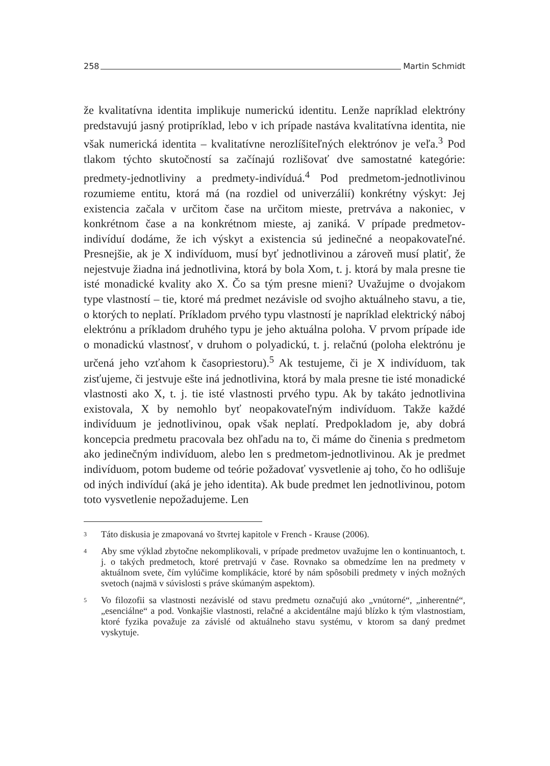258 Martin Schmidt
že kvalitatívna identita implikuje numerickú identitu. Lenže napríklad elektróny predstavujú jasný protipríklad, lebo v ich prípade nastáva kvalitatívna identita, nie však numerická identita – kvalitatívne nerozlíšiteľných elektrónov je veľa.<sup>3</sup> Pod tlakom týchto skutočností sa začínajú rozlišovať dve samostatné kategórie: predmety-jednotliviny a predmety-indivíduá.<sup>4</sup> Pod predmetom-jednotlivinou rozumieme entitu, ktorá má (na rozdiel od univerzálií) konkrétny výskyt: Jej existencia začala v určitom čase na určitom mieste, pretrváva a nakoniec, v konkrétnom čase a na konkrétnom mieste, aj zaniká. V prípade predmetov-indivíduí dodáme, že ich výskyt a existencia sú jedinečné a neopakovateľné. Presnejšie, ak je X indivíduom, musí byť jednotlivinou a zároveň musí platiť, že nejestvuje žiadna iná jednotlivina, ktorá by bola Xom, t. j. ktorá by mala presne tie isté monadické kvality ako X. Čo sa tým presne mieni? Uvažujme o dvojakom type vlastností – tie, ktoré má predmet nezávisle od svojho aktuálneho stavu, a tie, o ktorých to neplatí. Príkladom prvého typu vlastností je napríklad elektrický náboj elektrónu a príkladom druhého typu je jeho aktuálna poloha. V prvom prípade ide o monadickú vlastnosť, v druhom o polyadickú, t. j. relačnú (poloha elektrónu je určená jeho vzťahom k časopriestoru).<sup>5</sup> Ak testujeme, či je X indivíduom, tak zisťujeme, či jestvuje ešte iná jednotlivina, ktorá by mala presne tie isté monadické vlastnosti ako X, t. j. tie isté vlastnosti prvého typu. Ak by takáto jednotlivina existovala, X by nemohlo byť neopakovateľným indivíduom. Takže každé indivíduum je jednotlivinou, opak však neplatí. Predpokladom je, aby dobrá koncepcia predmetu pracovala bez ohľadu na to, či máme do činenia s predmetom ako jedinečným indivíduom, alebo len s predmetom-jednotlivinou. Ak je predmet indivíduom, potom budeme od teórie požadovať vysvetlenie aj toho, čo ho odlišuje od iných indivíduí (aká je jeho identita). Ak bude predmet len jednotlivinou, potom toto vysvetlenie nepožadujeme. Len
3 Táto diskusia je zmapovaná vo štvrtej kapitole v French - Krause (2006).
4 Aby sme výklad zbytočne nekomplikovali, v prípade predmetov uvažujme len o kontinuantoch, t. j. o takých predmetoch, ktoré pretrvajú v čase. Rovnako sa obmedzíme len na predmety v aktuálnom svete, čím vylúčime komplikácie, ktoré by nám spôsobili predmety v iných možných svetoch (najmä v súvislosti s práve skúmaným aspektom).
5 Vo filozofii sa vlastnosti nezávislé od stavu predmetu označujú ako „vnútorné“, „inherentné“, „esenciálne“ a pod. Vonkajšie vlastnosti, relačné a akcidentálne majú blízko k tým vlastnostiam, ktoré fyzika považuje za závislé od aktuálneho stavu systému, v ktorom sa daný predmet vyskytuje.